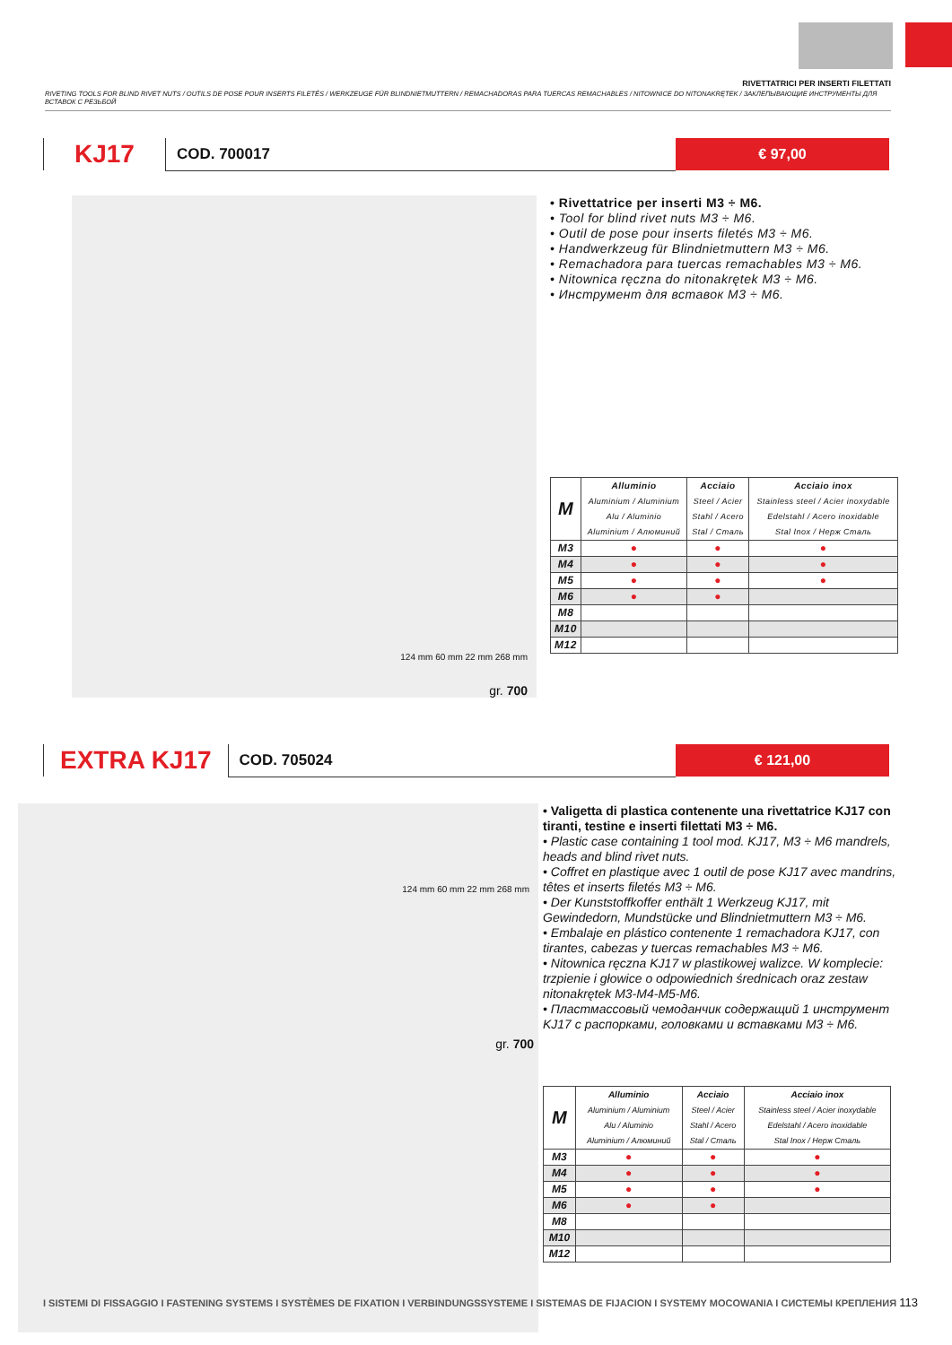RIVETTATRICI PER INSERTI FILETTATI
RIVETING TOOLS FOR BLIND RIVET NUTS / OUTILS DE POSE POUR INSERTS FILETÉS / WERKZEUGE FÜR BLINDNIETMUTTERN / REMACHADORAS PARA TUERCAS REMACHABLES / NITOWNICE DO NITONAKRĘTEK / ЗАКЛЕПЫВАЮЩИЕ ИНСТРУМЕНТЫ ДЛЯ ВСТАВОК С РЕЗЬБОЙ
KJ17
COD. 700017 € 97,00
124 mm 60 mm 22 mm 268 mm
gr. 700
• Rivettatrice per inserti M3 ÷ M6.
• Tool for blind rivet nuts M3 ÷ M6.
• Outil de pose pour inserts filetés M3 ÷ M6.
• Handwerkzeug für Blindnietmuttern M3 ÷ M6.
• Remachadora para tuercas remachables M3 ÷ M6.
• Nitownica ręczna do nitonakrętek M3 ÷ M6.
• Инструмент для вставок M3 ÷ M6.
| M | Alluminio Aluminium / Aluminium Alu / Aluminio Aluminium / Алюминий | Acciaio Steel / Acier Stahl / Acero Stal / Сталь | Acciaio inox Stainless steel / Acier inoxydable Edelstahl / Acero inoxidable Stal Inox / Нерж Сталь |
| --- | --- | --- | --- |
| M3 | ● | ● | ● |
| M4 | ● | ● | ● |
| M5 | ● | ● | ● |
| M6 | ● | ● | |
| M8 | | | |
| M10 | | | |
| M12 | | | |
EXTRA KJ17
COD. 705024 € 121,00
124 mm 60 mm 22 mm 268 mm
gr. 700
• Valigetta di plastica contenente una rivettatrice KJ17 con tiranti, testine e inserti filettati M3 ÷ M6.
• Plastic case containing 1 tool mod. KJ17, M3 ÷ M6 mandrels, heads and blind rivet nuts.
• Coffret en plastique avec 1 outil de pose KJ17 avec mandrins, têtes et inserts filetés M3 ÷ M6.
• Der Kunststoffkoffer enthält 1 Werkzeug KJ17, mit Gewindedorn, Mundstücke und Blindnietmuttern M3 ÷ M6.
• Embalaje en plástico contenente 1 remachadora KJ17, con tirantes, cabezas y tuercas remachables M3 ÷ M6.
• Nitownica ręczna KJ17 w plastikowej walizce. W komplecie: trzpienie i głowice o odpowiednich średnicach oraz zestaw nitonakrętek M3-M4-M5-M6.
• Пластмассовый чемоданчик содержащий 1 инструмент KJ17 с распорками, головками и вставками M3 ÷ M6.
| M | Alluminio Aluminium / Aluminium Alu / Aluminio Aluminium / Алюминий | Acciaio Steel / Acier Stahl / Acero Stal / Сталь | Acciaio inox Stainless steel / Acier inoxydable Edelstahl / Acero inoxidable Stal Inox / Нерж Сталь |
| --- | --- | --- | --- |
| M3 | ● | ● | ● |
| M4 | ● | ● | ● |
| M5 | ● | ● | ● |
| M6 | ● | ● | |
| M8 | | | |
| M10 | | | |
| M12 | | | |
I SISTEMI DI FISSAGGIO I FASTENING SYSTEMS I SYSTÈMES DE FIXATION I VERBINDUNGSSYSTEME I SISTEMAS DE FIJACION I SYSTEMY MOCOWANIA I СИСТЕМЫ КРЕПЛЕНИЯ 113